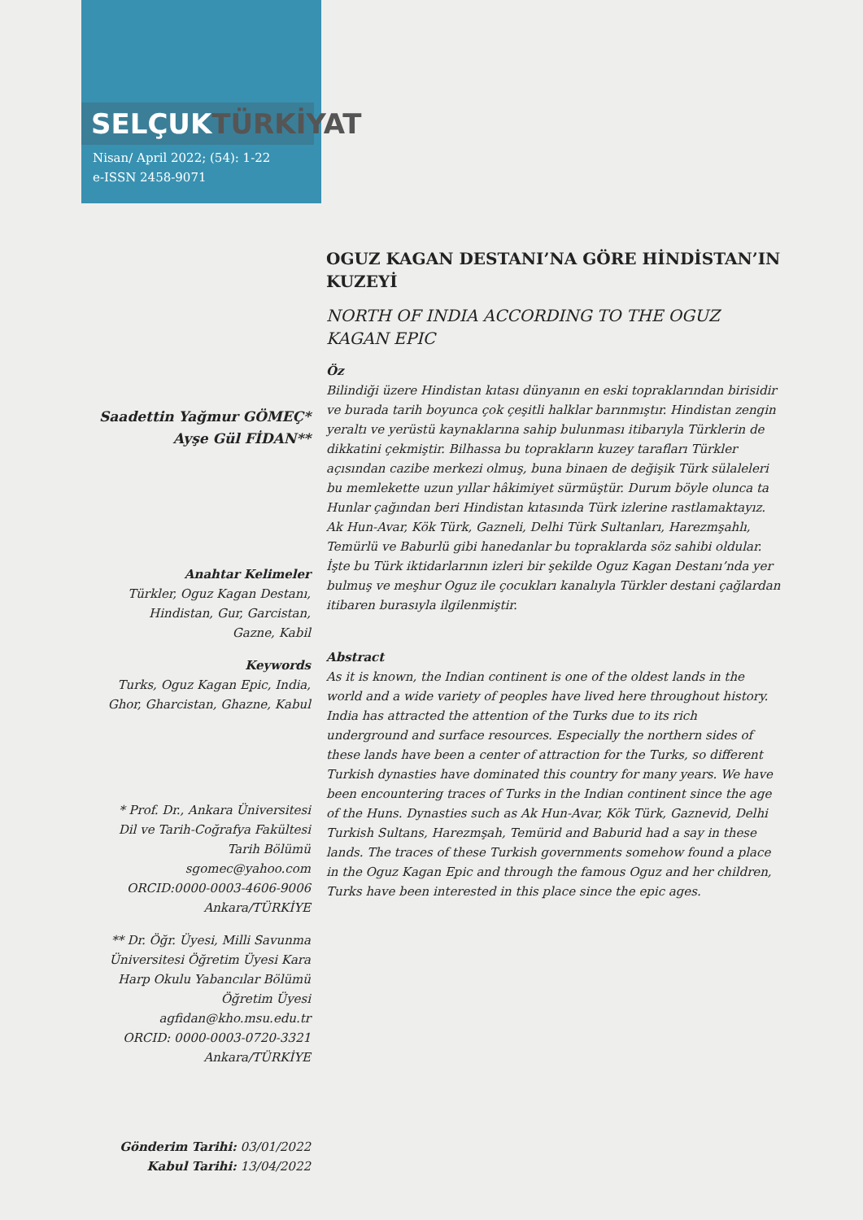SELÇUKTÜRKİYAT
Nisan/ April 2022; (54): 1-22
e-ISSN 2458-9071
Saadettin Yağmur GÖMEÇ*
Ayşe Gül FİDAN**
Anahtar Kelimeler
Türkler, Oguz Kagan Destanı,
Hindistan, Gur, Garcistan,
Gazne, Kabil
Keywords
Turks, Oguz Kagan Epic, India,
Ghor, Gharcistan, Ghazne, Kabul
* Prof. Dr., Ankara Üniversitesi
Dil ve Tarih-Coğrafya Fakültesi
Tarih Bölümü
sgomec@yahoo.com
ORCID:0000-0003-4606-9006
Ankara/TÜRKİYE
** Dr. Öğr. Üyesi, Milli Savunma
Üniversitesi Öğretim Üyesi Kara
Harp Okulu Yabancılar Bölümü
Öğretim Üyesi
agfidan@kho.msu.edu.tr
ORCID: 0000-0003-0720-3321
Ankara/TÜRKİYE
Gönderim Tarihi: 03/01/2022
Kabul Tarihi: 13/04/2022
OGUZ KAGAN DESTANI’NA GÖRE HİNDİSTAN’IN KUZEYİ
NORTH OF INDIA ACCORDING TO THE OGUZ KAGAN EPIC
Öz
Bilindiği üzere Hindistan kıtası dünyanın en eski topraklarından birisidir ve burada tarih boyunca çok çeşitli halklar barınmıştır. Hindistan zengin yeraltı ve yerüstü kaynaklarına sahip bulunması itibarıyla Türklerin de dikkatini çekmiştir. Bilhassa bu toprakların kuzey tarafları Türkler açısından cazibe merkezi olmuş, buna binaen de değişik Türk sülaleleri bu memlekette uzun yıllar hâkimiyet sürmüştür. Durum böyle olunca ta Hunlar çağından beri Hindistan kıtasında Türk izlerine rastlamaktayız. Ak Hun-Avar, Kök Türk, Gazneli, Delhi Türk Sultanları, Harezmşahlı, Temürlü ve Baburlü gibi hanedanlar bu topraklarda söz sahibi oldular. İşte bu Türk iktidarlarının izleri bir şekilde Oguz Kagan Destanı’nda yer bulmuş ve meşhur Oguz ile çocukları kanalıyla Türkler destani çağlardan itibaren burasıyla ilgilenmiştir.
Abstract
As it is known, the Indian continent is one of the oldest lands in the world and a wide variety of peoples have lived here throughout history. India has attracted the attention of the Turks due to its rich underground and surface resources. Especially the northern sides of these lands have been a center of attraction for the Turks, so different Turkish dynasties have dominated this country for many years. We have been encountering traces of Turks in the Indian continent since the age of the Huns. Dynasties such as Ak Hun-Avar, Kök Türk, Gaznevid, Delhi Turkish Sultans, Harezmşah, Temürid and Baburid had a say in these lands. The traces of these Turkish governments somehow found a place in the Oguz Kagan Epic and through the famous Oguz and her children, Turks have been interested in this place since the epic ages.